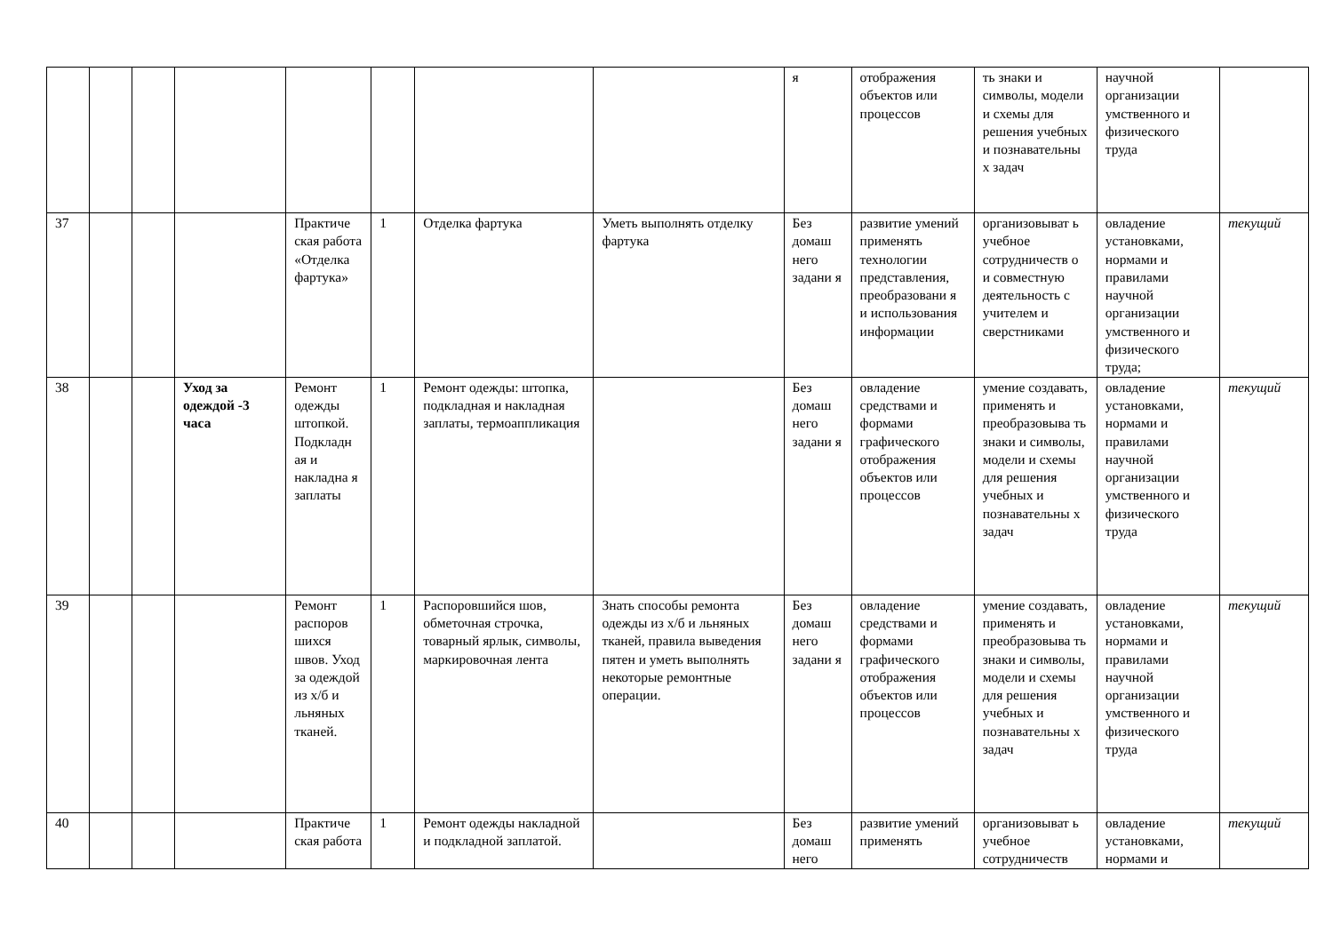| | | | | | | | | я | отображения объектов или процессов | ть знаки и символы, модели и схемы для решения учебных и познавательны х задач | научной организации умственного и физического труда | |
| 37 | | | | Практиче ская работа «Отделка фартука» | 1 | Отделка фартука | Уметь выполнять отделку фартука | Без домаш него задани я | развитие умений применять технологии представления, преобразовани я и использования информации | организовыват ь учебное сотрудничеств о и совместную деятельность с учителем и сверстниками | овладение установками, нормами и правилами научной организации умственного и физического труда; | текущий |
| 38 | | | Уход за одеждой -3 часа | Ремонт одежды штопкой. Подкладн ая и накладна я заплаты | 1 | Ремонт одежды: штопка, подкладная и накладная заплаты, термоаппликация | | Без домаш него задани я | овладение средствами и формами графического отображения объектов или процессов | умение создавать, применять и преобразовыва ть знаки и символы, модели и схемы для решения учебных и познавательны х задач | овладение установками, нормами и правилами научной организации умственного и физического труда | текущий |
| 39 | | | | Ремонт распоров шихся швов. Уход за одеждой из х/б и льняных тканей. | 1 | Распоровшийся шов, обметочная строчка, товарный ярлык, символы, маркировочная лента | Знать способы ремонта одежды из х/б и льняных тканей, правила выведения пятен и уметь выполнять некоторые ремонтные операции. | Без домаш него задани я | овладение средствами и формами графического отображения объектов или процессов | умение создавать, применять и преобразовыва ть знаки и символы, модели и схемы для решения учебных и познавательны х задач | овладение установками, нормами и правилами научной организации умственного и физического труда | текущий |
| 40 | | | | Практиче ская работа | 1 | Ремонт одежды накладной и подкладной заплатой. | | Без домаш него | развитие умений применять | организовыват ь учебное сотрудничеств | овладение установками, нормами и | текущий |